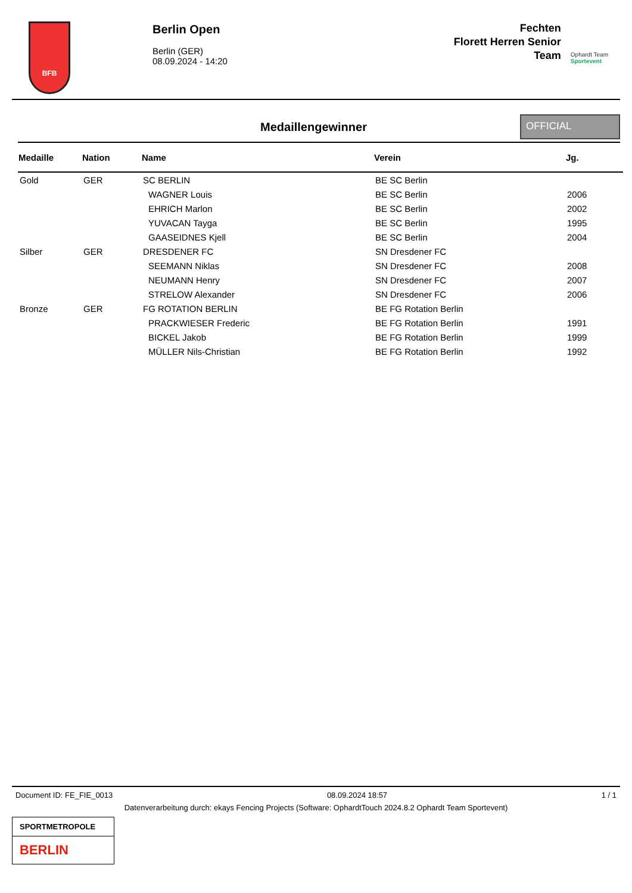BFB
Berlin Open
Berlin (GER)
08.09.2024 - 14:20
Fechten
Florett Herren Senior
Team
Ophardt Team
Sportevent
Medaillengewinner
OFFICIAL
| Medaille | Nation | Name | Verein | Jg. |
| --- | --- | --- | --- | --- |
| Gold | GER | SC BERLIN | BE SC Berlin | |
| | | WAGNER Louis | BE SC Berlin | 2006 |
| | | EHRICH Marlon | BE SC Berlin | 2002 |
| | | YUVACAN Tayga | BE SC Berlin | 1995 |
| | | GAASEIDNES Kjell | BE SC Berlin | 2004 |
| Silber | GER | DRESDENER FC | SN Dresdener FC | |
| | | SEEMANN Niklas | SN Dresdener FC | 2008 |
| | | NEUMANN Henry | SN Dresdener FC | 2007 |
| | | STRELOW Alexander | SN Dresdener FC | 2006 |
| Bronze | GER | FG ROTATION BERLIN | BE FG Rotation Berlin | |
| | | PRACKWIESER Frederic | BE FG Rotation Berlin | 1991 |
| | | BICKEL Jakob | BE FG Rotation Berlin | 1999 |
| | | MÜLLER Nils-Christian | BE FG Rotation Berlin | 1992 |
Document ID: FE_FIE_0013 08.09.2024 18:57 1 / 1
Datenverarbeitung durch: ekays Fencing Projects (Software: OphardtTouch 2024.8.2 Ophardt Team Sportevent)
SPORTMETROPOLE
BERLIN